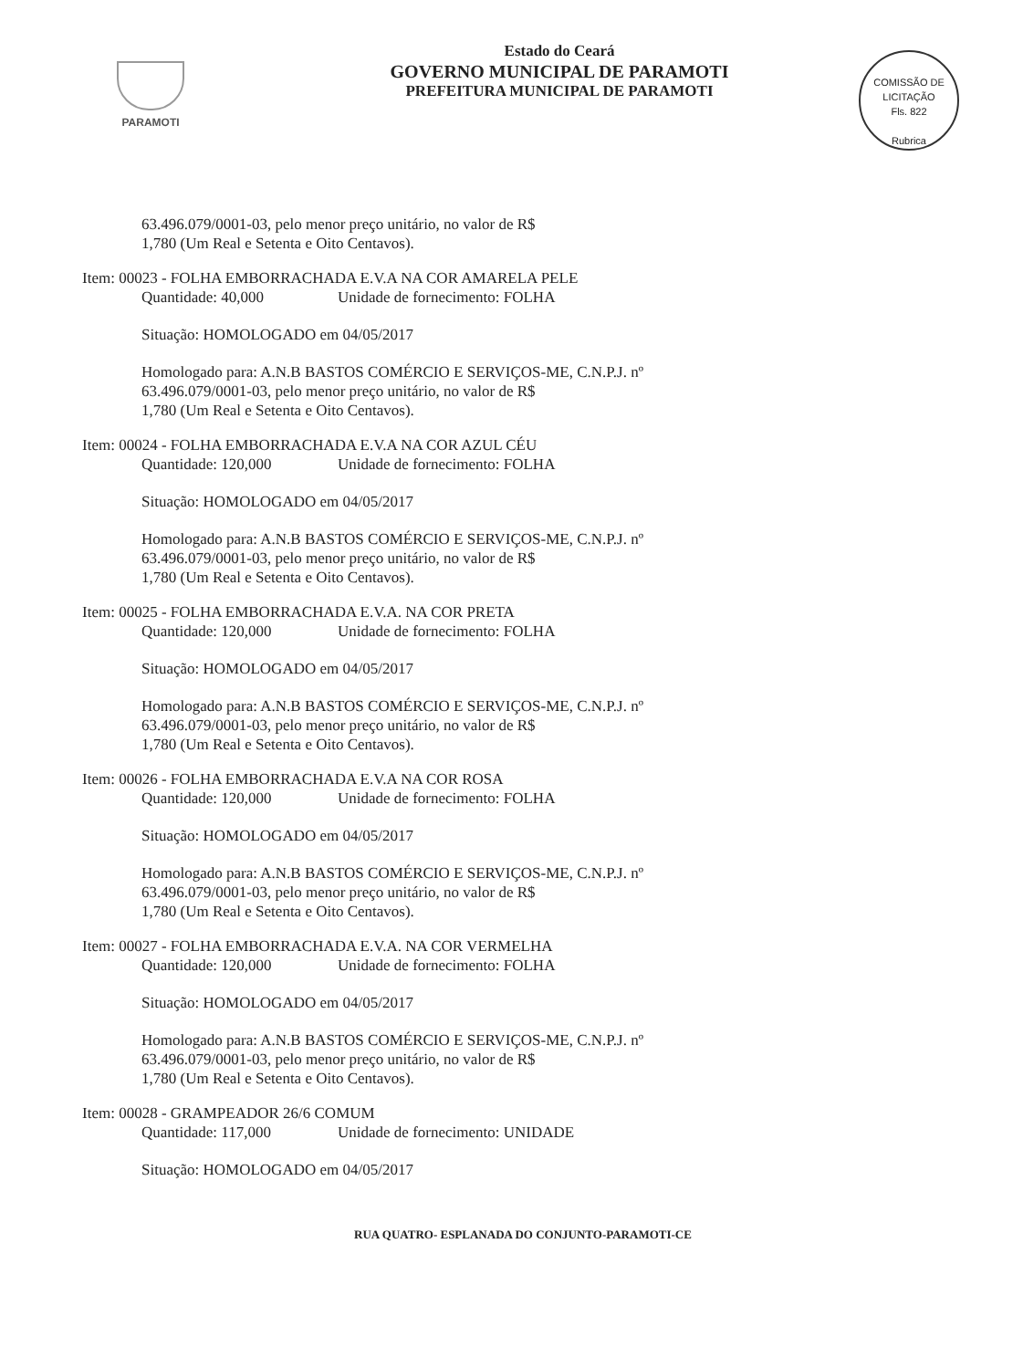PARAMOTI
Estado do Ceará
GOVERNO MUNICIPAL DE PARAMOTI
PREFEITURA MUNICIPAL DE PARAMOTI
COMISSÃO DE LICITAÇÃO
Fls. 822
Rubrica
63.496.079/0001-03, pelo menor preço unitário, no valor de R$
1,780 (Um Real e Setenta e Oito Centavos).
Item: 00023 - FOLHA EMBORRACHADA E.V.A NA COR AMARELA PELE
Quantidade: 40,000 Unidade de fornecimento: FOLHA
Situação: HOMOLOGADO em 04/05/2017
Homologado para: A.N.B BASTOS COMÉRCIO E SERVIÇOS-ME, C.N.P.J. nº
63.496.079/0001-03, pelo menor preço unitário, no valor de R$
1,780 (Um Real e Setenta e Oito Centavos).
Item: 00024 - FOLHA EMBORRACHADA E.V.A NA COR AZUL CÉU
Quantidade: 120,000 Unidade de fornecimento: FOLHA
Situação: HOMOLOGADO em 04/05/2017
Homologado para: A.N.B BASTOS COMÉRCIO E SERVIÇOS-ME, C.N.P.J. nº
63.496.079/0001-03, pelo menor preço unitário, no valor de R$
1,780 (Um Real e Setenta e Oito Centavos).
Item: 00025 - FOLHA EMBORRACHADA E.V.A. NA COR PRETA
Quantidade: 120,000 Unidade de fornecimento: FOLHA
Situação: HOMOLOGADO em 04/05/2017
Homologado para: A.N.B BASTOS COMÉRCIO E SERVIÇOS-ME, C.N.P.J. nº
63.496.079/0001-03, pelo menor preço unitário, no valor de R$
1,780 (Um Real e Setenta e Oito Centavos).
Item: 00026 - FOLHA EMBORRACHADA E.V.A NA COR ROSA
Quantidade: 120,000 Unidade de fornecimento: FOLHA
Situação: HOMOLOGADO em 04/05/2017
Homologado para: A.N.B BASTOS COMÉRCIO E SERVIÇOS-ME, C.N.P.J. nº
63.496.079/0001-03, pelo menor preço unitário, no valor de R$
1,780 (Um Real e Setenta e Oito Centavos).
Item: 00027 - FOLHA EMBORRACHADA E.V.A. NA COR VERMELHA
Quantidade: 120,000 Unidade de fornecimento: FOLHA
Situação: HOMOLOGADO em 04/05/2017
Homologado para: A.N.B BASTOS COMÉRCIO E SERVIÇOS-ME, C.N.P.J. nº
63.496.079/0001-03, pelo menor preço unitário, no valor de R$
1,780 (Um Real e Setenta e Oito Centavos).
Item: 00028 - GRAMPEADOR 26/6 COMUM
Quantidade: 117,000 Unidade de fornecimento: UNIDADE
Situação: HOMOLOGADO em 04/05/2017
RUA QUATRO- ESPLANADA DO CONJUNTO-PARAMOTI-CE